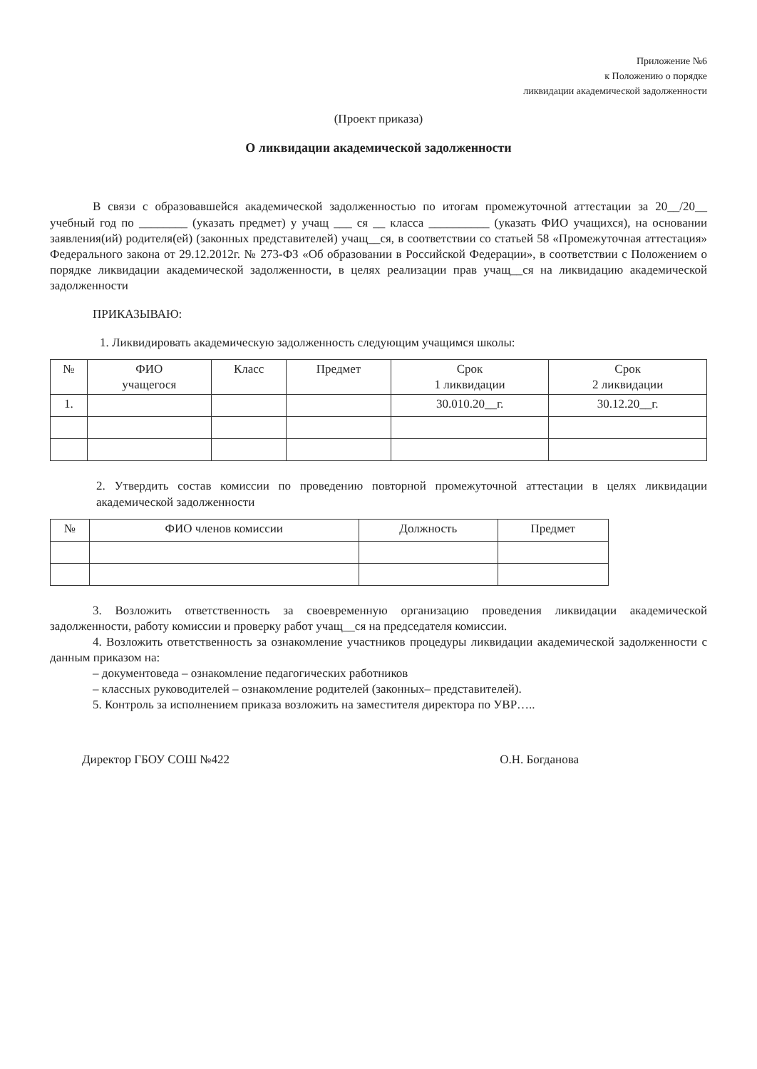Приложение №6
к Положению о порядке
ликвидации академической задолженности
(Проект приказа)
О ликвидации академической задолженности
В связи с образовавшейся академической задолженностью по итогам промежуточной аттестации за 20__/20__ учебный год по ________ (указать предмет) у учащ ___ ся __ класса __________ (указать ФИО учащихся), на основании заявления(ий) родителя(ей) (законных представителей) учащ__ся, в соответствии со статьей 58 «Промежуточная аттестация» Федерального закона от 29.12.2012г. № 273-ФЗ «Об образовании в Российской Федерации», в соответствии с Положением о порядке ликвидации академической задолженности, в целях реализации прав учащ__ся на ликвидацию академической задолженности
ПРИКАЗЫВАЮ:
1. Ликвидировать академическую задолженность следующим учащимся школы:
| № | ФИО учащегося | Класс | Предмет | Срок 1 ликвидации | Срок 2 ликвидации |
| --- | --- | --- | --- | --- | --- |
| 1. | | | | 30.010.20__г. | 30.12.20__г. |
2. Утвердить состав комиссии по проведению повторной промежуточной аттестации в целях ликвидации академической задолженности
| № | ФИО членов комиссии | Должность | Предмет |
| --- | --- | --- | --- |
3. Возложить ответственность за своевременную организацию проведения ликвидации академической задолженности, работу комиссии и проверку работ учащ__ся на председателя комиссии.
4. Возложить ответственность за ознакомление участников процедуры ликвидации академической задолженности с данным приказом на:
– документоведа – ознакомление педагогических работников
– классных руководителей – ознакомление родителей (законных– представителей).
5. Контроль за исполнением приказа возложить на заместителя директора по УВР…..
Директор ГБОУ СОШ №422 О.Н. Богданова